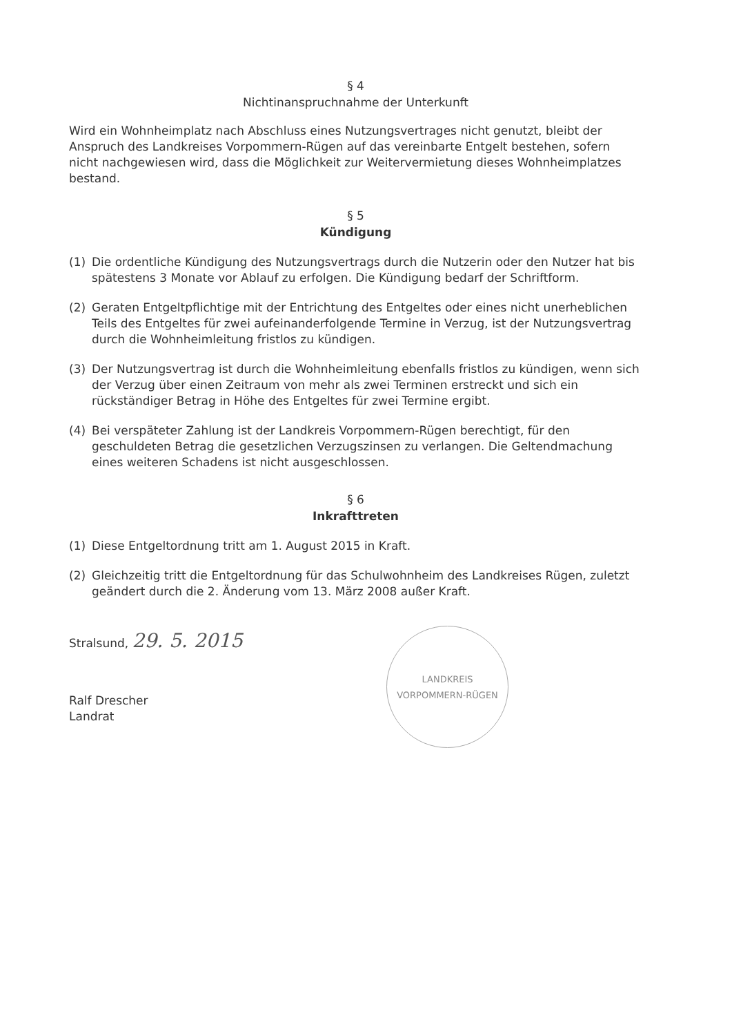§ 4
Nichtinanspruchnahme der Unterkunft
Wird ein Wohnheimplatz nach Abschluss eines Nutzungsvertrages nicht genutzt, bleibt der Anspruch des Landkreises Vorpommern-Rügen auf das vereinbarte Entgelt bestehen, sofern nicht nachgewiesen wird, dass die Möglichkeit zur Weitervermietung dieses Wohnheimplatzes bestand.
§ 5
Kündigung
(1) Die ordentliche Kündigung des Nutzungsvertrags durch die Nutzerin oder den Nutzer hat bis spätestens 3 Monate vor Ablauf zu erfolgen. Die Kündigung bedarf der Schriftform.
(2) Geraten Entgeltpflichtige mit der Entrichtung des Entgeltes oder eines nicht unerheblichen Teils des Entgeltes für zwei aufeinanderfolgende Termine in Verzug, ist der Nutzungsvertrag durch die Wohnheimleitung fristlos zu kündigen.
(3) Der Nutzungsvertrag ist durch die Wohnheimleitung ebenfalls fristlos zu kündigen, wenn sich der Verzug über einen Zeitraum von mehr als zwei Terminen erstreckt und sich ein rückständiger Betrag in Höhe des Entgeltes für zwei Termine ergibt.
(4) Bei verspäteter Zahlung ist der Landkreis Vorpommern-Rügen berechtigt, für den geschuldeten Betrag die gesetzlichen Verzugszinsen zu verlangen. Die Geltendmachung eines weiteren Schadens ist nicht ausgeschlossen.
§ 6
Inkrafttreten
(1) Diese Entgeltordnung tritt am 1. August 2015 in Kraft.
(2) Gleichzeitig tritt die Entgeltordnung für das Schulwohnheim des Landkreises Rügen, zuletzt geändert durch die 2. Änderung vom 13. März 2008 außer Kraft.
Stralsund, 29. 5. 2015
Ralf Drescher
Landrat
LANDKREIS
VORPOMMERN-RÜGEN